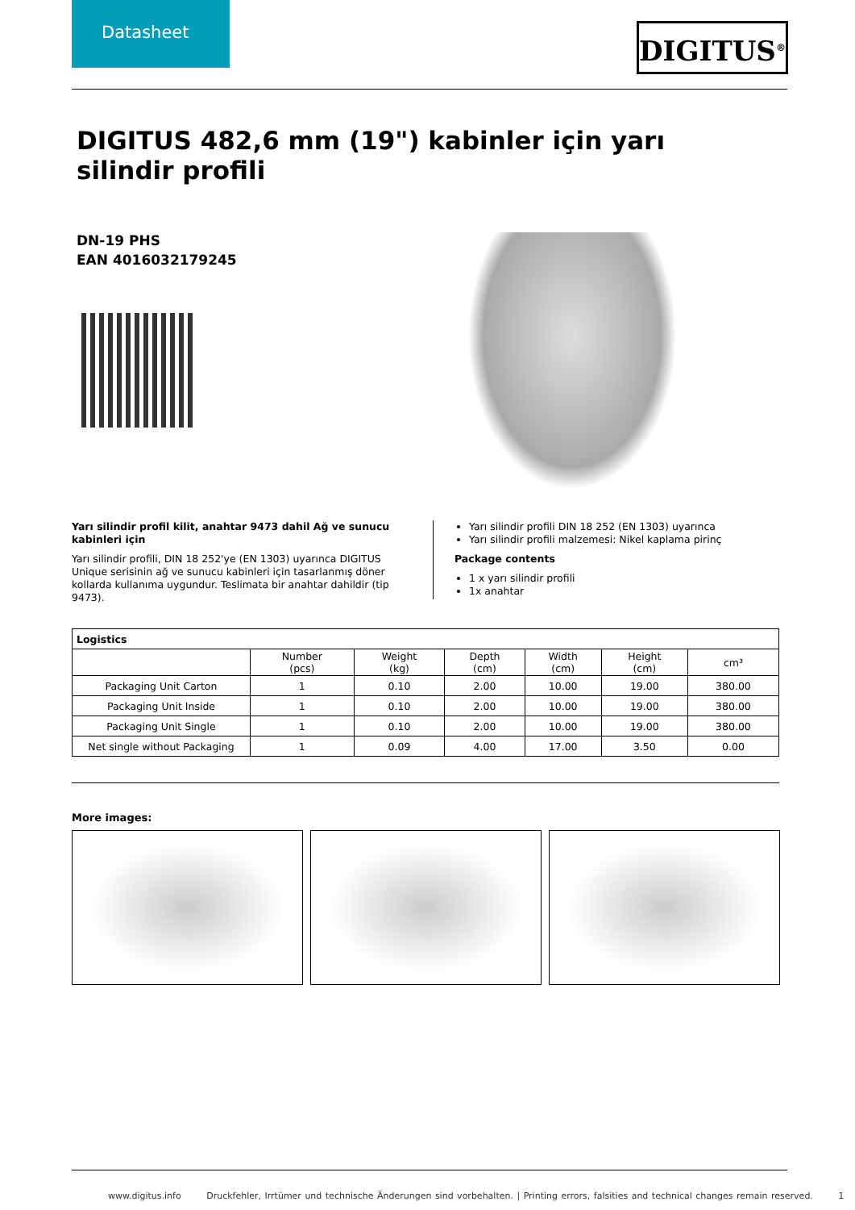Datasheet
DIGITUS<sup>®</sup>
DIGITUS 482,6 mm (19") kabinler için yarı silindir profili
DN-19 PHS
EAN 4016032179245
Yarı silindir profil kilit, anahtar 9473 dahil Ağ ve sunucu kabinleri için
Yarı silindir profili, DIN 18 252'ye (EN 1303) uyarınca DIGITUS Unique serisinin ağ ve sunucu kabinleri için tasarlanmış döner kollarda kullanıma uygundur. Teslimata bir anahtar dahildir (tip 9473).
Yarı silindir profili DIN 18 252 (EN 1303) uyarınca
Yarı silindir profili malzemesi: Nikel kaplama pirinç
Package contents
1 x yarı silindir profili
1x anahtar
| Logistics | | | | | | |
| --- | --- | --- | --- | --- | --- | --- |
| | Number (pcs) | Weight (kg) | Depth (cm) | Width (cm) | Height (cm) | cm³ |
| Packaging Unit Carton | 1 | 0.10 | 2.00 | 10.00 | 19.00 | 380.00 |
| Packaging Unit Inside | 1 | 0.10 | 2.00 | 10.00 | 19.00 | 380.00 |
| Packaging Unit Single | 1 | 0.10 | 2.00 | 10.00 | 19.00 | 380.00 |
| Net single without Packaging | 1 | 0.09 | 4.00 | 17.00 | 3.50 | 0.00 |
More images:
www.digitus.info Druckfehler, Irrtümer und technische Änderungen sind vorbehalten. | Printing errors, falsities and technical changes remain reserved. 1